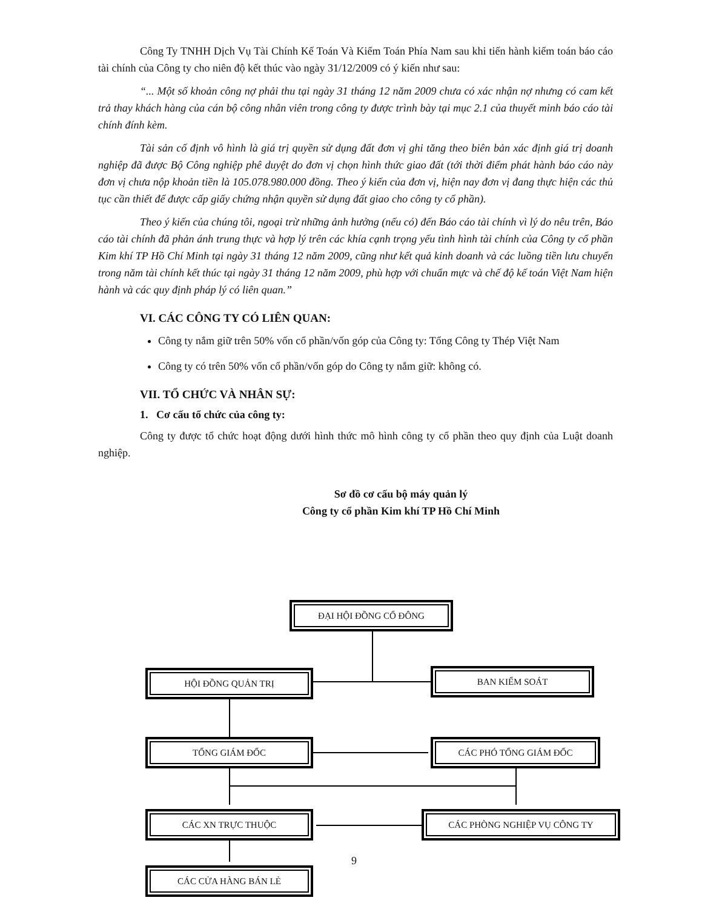Công Ty TNHH Dịch Vụ Tài Chính Kế Toán Và Kiểm Toán Phía Nam sau khi tiến hành kiểm toán báo cáo tài chính của Công ty cho niên độ kết thúc vào ngày 31/12/2009 có ý kiến như sau:
“... Một số khoản công nợ phải thu tại ngày 31 tháng 12 năm 2009 chưa có xác nhận nợ nhưng có cam kết trả thay khách hàng của cán bộ công nhân viên trong công ty được trình bày tại mục 2.1 của thuyết minh báo cáo tài chính đính kèm.
Tài sản cố định vô hình là giá trị quyền sử dụng đất đơn vị ghi tăng theo biên bản xác định giá trị doanh nghiệp đã được Bộ Công nghiệp phê duyệt do đơn vị chọn hình thức giao đất (tới thời điểm phát hành báo cáo này đơn vị chưa nộp khoản tiền là 105.078.980.000 đồng. Theo ý kiến của đơn vị, hiện nay đơn vị đang thực hiện các thủ tục cần thiết để được cấp giấy chứng nhận quyền sử dụng đất giao cho công ty cổ phần).
Theo ý kiến của chúng tôi, ngoại trừ những ảnh hưởng (nếu có) đến Báo cáo tài chính vì lý do nêu trên, Báo cáo tài chính đã phản ánh trung thực và hợp lý trên các khía cạnh trọng yếu tình hình tài chính của Công ty cổ phần Kim khí TP Hồ Chí Minh tại ngày 31 tháng 12 năm 2009, cũng như kết quả kinh doanh và các luồng tiền lưu chuyển trong năm tài chính kết thúc tại ngày 31 tháng 12 năm 2009, phù hợp với chuẩn mực và chế độ kế toán Việt Nam hiện hành và các quy định pháp lý có liên quan.”
VI. CÁC CÔNG TY CÓ LIÊN QUAN:
Công ty nắm giữ trên 50% vốn cổ phần/vốn góp của Công ty: Tổng Công ty Thép Việt Nam
Công ty có trên 50% vốn cổ phần/vốn góp do Công ty nắm giữ: không có.
VII. TỔ CHỨC VÀ NHÂN SỰ:
1. Cơ cấu tổ chức của công ty:
Công ty được tổ chức hoạt động dưới hình thức mô hình công ty cổ phần theo quy định của Luật doanh nghiệp.
Sơ đồ cơ cấu bộ máy quản lý
Công ty cổ phần Kim khí TP Hồ Chí Minh
ĐẠI HỘI ĐỒNG CỔ ĐÔNG
HỘI ĐỒNG QUẢN TRỊ BAN KIỂM SOÁT
TỔNG GIÁM ĐỐC CÁC PHÓ TỔNG GIÁM ĐỐC
CÁC XN TRỰC THUỘC CÁC PHÒNG NGHIỆP VỤ CÔNG TY
9
CÁC CỬA HÀNG BÁN LẺ